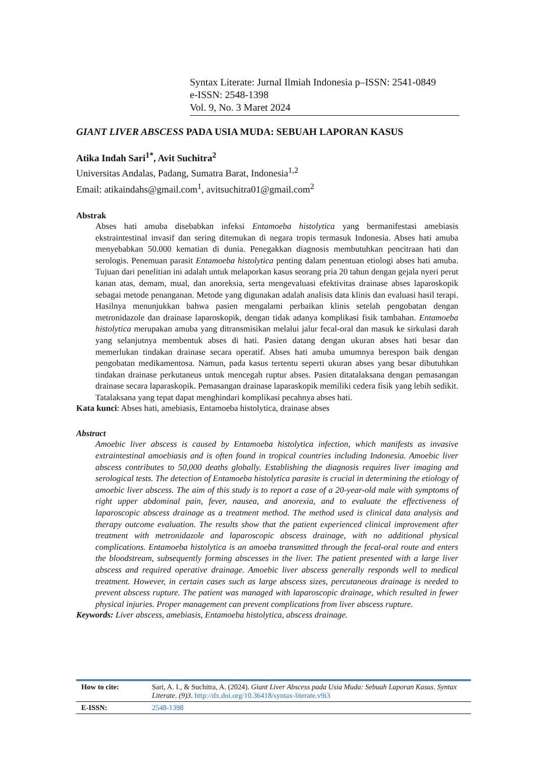Syntax Literate: Jurnal Ilmiah Indonesia p–ISSN: 2541-0849
e-ISSN: 2548-1398
Vol. 9, No. 3 Maret 2024
GIANT LIVER ABSCESS PADA USIA MUDA: SEBUAH LAPORAN KASUS
Atika Indah Sari<sup>1*</sup>, Avit Suchitra<sup>2</sup>
Universitas Andalas, Padang, Sumatra Barat, Indonesia<sup>1,2</sup>
Email: atikaindahs@gmail.com<sup>1</sup>, avitsuchitra01@gmail.com<sup>2</sup>
Abstrak
Abses hati amuba disebabkan infeksi Entamoeba histolytica yang bermanifestasi amebiasis ekstraintestinal invasif dan sering ditemukan di negara tropis termasuk Indonesia. Abses hati amuba menyebabkan 50.000 kematian di dunia. Penegakkan diagnosis membutuhkan pencitraan hati dan serologis. Penemuan parasit Entamoeba histolytica penting dalam penentuan etiologi abses hati amuba. Tujuan dari penelitian ini adalah untuk melaporkan kasus seorang pria 20 tahun dengan gejala nyeri perut kanan atas, demam, mual, dan anoreksia, serta mengevaluasi efektivitas drainase abses laparoskopik sebagai metode penanganan. Metode yang digunakan adalah analisis data klinis dan evaluasi hasil terapi. Hasilnya menunjukkan bahwa pasien mengalami perbaikan klinis setelah pengobatan dengan metronidazole dan drainase laparoskopik, dengan tidak adanya komplikasi fisik tambahan. Entamoeba histolytica merupakan amuba yang ditransmisikan melalui jalur fecal-oral dan masuk ke sirkulasi darah yang selanjutnya membentuk abses di hati. Pasien datang dengan ukuran abses hati besar dan memerlukan tindakan drainase secara operatif. Abses hati amuba umumnya berespon baik dengan pengobatan medikamentosa. Namun, pada kasus tertentu seperti ukuran abses yang besar dibutuhkan tindakan drainase perkutaneus untuk mencegah ruptur abses. Pasien ditatalaksana dengan pemasangan drainase secara laparaskopik. Pemasangan drainase laparaskopik memiliki cedera fisik yang lebih sedikit. Tatalaksana yang tepat dapat menghindari komplikasi pecahnya abses hati.
Kata kunci: Abses hati, amebiasis, Entamoeba histolytica, drainase abses
Abstract
Amoebic liver abscess is caused by Entamoeba histolytica infection, which manifests as invasive extraintestinal amoebiasis and is often found in tropical countries including Indonesia. Amoebic liver abscess contributes to 50,000 deaths globally. Establishing the diagnosis requires liver imaging and serological tests. The detection of Entamoeba histolytica parasite is crucial in determining the etiology of amoebic liver abscess. The aim of this study is to report a case of a 20-year-old male with symptoms of right upper abdominal pain, fever, nausea, and anorexia, and to evaluate the effectiveness of laparoscopic abscess drainage as a treatment method. The method used is clinical data analysis and therapy outcome evaluation. The results show that the patient experienced clinical improvement after treatment with metronidazole and laparoscopic abscess drainage, with no additional physical complications. Entamoeba histolytica is an amoeba transmitted through the fecal-oral route and enters the bloodstream, subsequently forming abscesses in the liver. The patient presented with a large liver abscess and required operative drainage. Amoebic liver abscess generally responds well to medical treatment. However, in certain cases such as large abscess sizes, percutaneous drainage is needed to prevent abscess rupture. The patient was managed with laparoscopic drainage, which resulted in fewer physical injuries. Proper management can prevent complications from liver abscess rupture.
Keywords: Liver abscess, amebiasis, Entamoeba histolytica, abscess drainage.
| How to cite: | Sari, A. I., & Suchitra, A. (2024). Giant Liver Abscess pada Usia Muda: Sebuah Laporan Kasus . Syntax Literate . (9)3 . http://dx.doi.org/10.36418/syntax-literate.v9i3 |
| E-ISSN: | 2548-1398 |